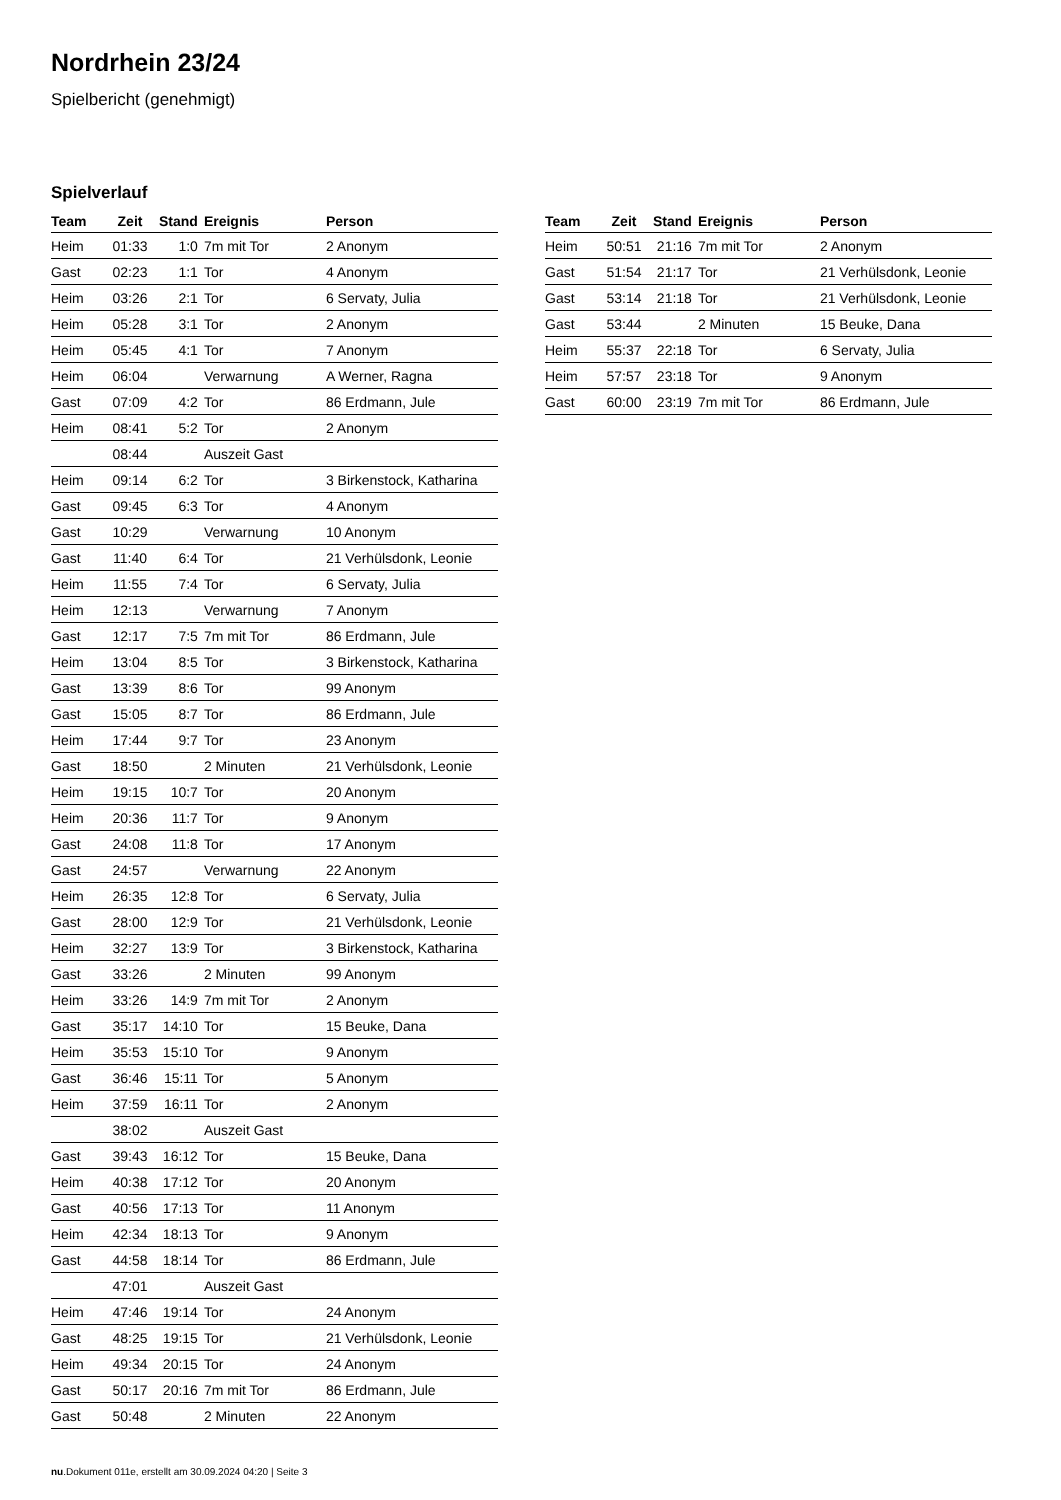Nordrhein 23/24
Spielbericht (genehmigt)
Spielverlauf
| Team | Zeit | Stand | Ereignis | Person |
| --- | --- | --- | --- | --- |
| Heim | 01:33 | 1:0 | 7m mit Tor | 2 Anonym |
| Gast | 02:23 | 1:1 | Tor | 4 Anonym |
| Heim | 03:26 | 2:1 | Tor | 6 Servaty, Julia |
| Heim | 05:28 | 3:1 | Tor | 2 Anonym |
| Heim | 05:45 | 4:1 | Tor | 7 Anonym |
| Heim | 06:04 | | Verwarnung | A Werner, Ragna |
| Gast | 07:09 | 4:2 | Tor | 86 Erdmann, Jule |
| Heim | 08:41 | 5:2 | Tor | 2 Anonym |
| | 08:44 | | Auszeit Gast | |
| Heim | 09:14 | 6:2 | Tor | 3 Birkenstock, Katharina |
| Gast | 09:45 | 6:3 | Tor | 4 Anonym |
| Gast | 10:29 | | Verwarnung | 10 Anonym |
| Gast | 11:40 | 6:4 | Tor | 21 Verhülsdonk, Leonie |
| Heim | 11:55 | 7:4 | Tor | 6 Servaty, Julia |
| Heim | 12:13 | | Verwarnung | 7 Anonym |
| Gast | 12:17 | 7:5 | 7m mit Tor | 86 Erdmann, Jule |
| Heim | 13:04 | 8:5 | Tor | 3 Birkenstock, Katharina |
| Gast | 13:39 | 8:6 | Tor | 99 Anonym |
| Gast | 15:05 | 8:7 | Tor | 86 Erdmann, Jule |
| Heim | 17:44 | 9:7 | Tor | 23 Anonym |
| Gast | 18:50 | | 2 Minuten | 21 Verhülsdonk, Leonie |
| Heim | 19:15 | 10:7 | Tor | 20 Anonym |
| Heim | 20:36 | 11:7 | Tor | 9 Anonym |
| Gast | 24:08 | 11:8 | Tor | 17 Anonym |
| Gast | 24:57 | | Verwarnung | 22 Anonym |
| Heim | 26:35 | 12:8 | Tor | 6 Servaty, Julia |
| Gast | 28:00 | 12:9 | Tor | 21 Verhülsdonk, Leonie |
| Heim | 32:27 | 13:9 | Tor | 3 Birkenstock, Katharina |
| Gast | 33:26 | | 2 Minuten | 99 Anonym |
| Heim | 33:26 | 14:9 | 7m mit Tor | 2 Anonym |
| Gast | 35:17 | 14:10 | Tor | 15 Beuke, Dana |
| Heim | 35:53 | 15:10 | Tor | 9 Anonym |
| Gast | 36:46 | 15:11 | Tor | 5 Anonym |
| Heim | 37:59 | 16:11 | Tor | 2 Anonym |
| | 38:02 | | Auszeit Gast | |
| Gast | 39:43 | 16:12 | Tor | 15 Beuke, Dana |
| Heim | 40:38 | 17:12 | Tor | 20 Anonym |
| Gast | 40:56 | 17:13 | Tor | 11 Anonym |
| Heim | 42:34 | 18:13 | Tor | 9 Anonym |
| Gast | 44:58 | 18:14 | Tor | 86 Erdmann, Jule |
| | 47:01 | | Auszeit Gast | |
| Heim | 47:46 | 19:14 | Tor | 24 Anonym |
| Gast | 48:25 | 19:15 | Tor | 21 Verhülsdonk, Leonie |
| Heim | 49:34 | 20:15 | Tor | 24 Anonym |
| Gast | 50:17 | 20:16 | 7m mit Tor | 86 Erdmann, Jule |
| Gast | 50:48 | | 2 Minuten | 22 Anonym |
| Team | Zeit | Stand | Ereignis | Person |
| --- | --- | --- | --- | --- |
| Heim | 50:51 | 21:16 | 7m mit Tor | 2 Anonym |
| Gast | 51:54 | 21:17 | Tor | 21 Verhülsdonk, Leonie |
| Gast | 53:14 | 21:18 | Tor | 21 Verhülsdonk, Leonie |
| Gast | 53:44 | | 2 Minuten | 15 Beuke, Dana |
| Heim | 55:37 | 22:18 | Tor | 6 Servaty, Julia |
| Heim | 57:57 | 23:18 | Tor | 9 Anonym |
| Gast | 60:00 | 23:19 | 7m mit Tor | 86 Erdmann, Jule |
nu.Dokument 011e, erstellt am 30.09.2024 04:20 | Seite 3